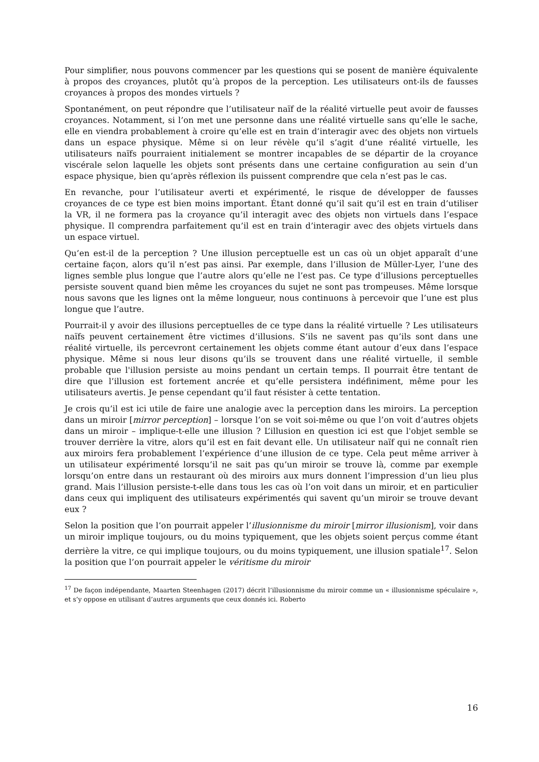Pour simplifier, nous pouvons commencer par les questions qui se posent de manière équivalente à propos des croyances, plutôt qu’à propos de la perception. Les utilisateurs ont-ils de fausses croyances à propos des mondes virtuels ?
Spontanément, on peut répondre que l’utilisateur naïf de la réalité virtuelle peut avoir de fausses croyances. Notamment, si l’on met une personne dans une réalité virtuelle sans qu’elle le sache, elle en viendra probablement à croire qu’elle est en train d’interagir avec des objets non virtuels dans un espace physique. Même si on leur révèle qu’il s’agit d’une réalité virtuelle, les utilisateurs naïfs pourraient initialement se montrer incapables de se départir de la croyance viscérale selon laquelle les objets sont présents dans une certaine configuration au sein d’un espace physique, bien qu’après réflexion ils puissent comprendre que cela n’est pas le cas.
En revanche, pour l’utilisateur averti et expérimenté, le risque de développer de fausses croyances de ce type est bien moins important. Étant donné qu’il sait qu’il est en train d’utiliser la VR, il ne formera pas la croyance qu’il interagit avec des objets non virtuels dans l’espace physique. Il comprendra parfaitement qu’il est en train d’interagir avec des objets virtuels dans un espace virtuel.
Qu’en est-il de la perception ? Une illusion perceptuelle est un cas où un objet apparaît d’une certaine façon, alors qu’il n’est pas ainsi. Par exemple, dans l’illusion de Müller-Lyer, l’une des lignes semble plus longue que l’autre alors qu’elle ne l’est pas. Ce type d’illusions perceptuelles persiste souvent quand bien même les croyances du sujet ne sont pas trompeuses. Même lorsque nous savons que les lignes ont la même longueur, nous continuons à percevoir que l’une est plus longue que l’autre.
Pourrait-il y avoir des illusions perceptuelles de ce type dans la réalité virtuelle ? Les utilisateurs naïfs peuvent certainement être victimes d’illusions. S’ils ne savent pas qu’ils sont dans une réalité virtuelle, ils percevront certainement les objets comme étant autour d’eux dans l’espace physique. Même si nous leur disons qu’ils se trouvent dans une réalité virtuelle, il semble probable que l'illusion persiste au moins pendant un certain temps. Il pourrait être tentant de dire que l’illusion est fortement ancrée et qu’elle persistera indéfiniment, même pour les utilisateurs avertis. Je pense cependant qu’il faut résister à cette tentation.
Je crois qu’il est ici utile de faire une analogie avec la perception dans les miroirs. La perception dans un miroir [mirror perception] – lorsque l’on se voit soi-même ou que l’on voit d’autres objets dans un miroir – implique-t-elle une illusion ? L’illusion en question ici est que l'objet semble se trouver derrière la vitre, alors qu’il est en fait devant elle. Un utilisateur naïf qui ne connaît rien aux miroirs fera probablement l’expérience d’une illusion de ce type. Cela peut même arriver à un utilisateur expérimenté lorsqu’il ne sait pas qu’un miroir se trouve là, comme par exemple lorsqu’on entre dans un restaurant où des miroirs aux murs donnent l’impression d’un lieu plus grand. Mais l’illusion persiste-t-elle dans tous les cas où l’on voit dans un miroir, et en particulier dans ceux qui impliquent des utilisateurs expérimentés qui savent qu’un miroir se trouve devant eux ?
Selon la position que l’on pourrait appeler l’illusionnisme du miroir [mirror illusionism], voir dans un miroir implique toujours, ou du moins typiquement, que les objets soient perçus comme étant derrière la vitre, ce qui implique toujours, ou du moins typiquement, une illusion spatiale<sup>17</sup>. Selon la position que l’on pourrait appeler le véritisme du miroir
<sup>17</sup> De façon indépendante, Maarten Steenhagen (2017) décrit l’illusionnisme du miroir comme un « illusionnisme spéculaire », et s’y oppose en utilisant d’autres arguments que ceux donnés ici. Roberto
16